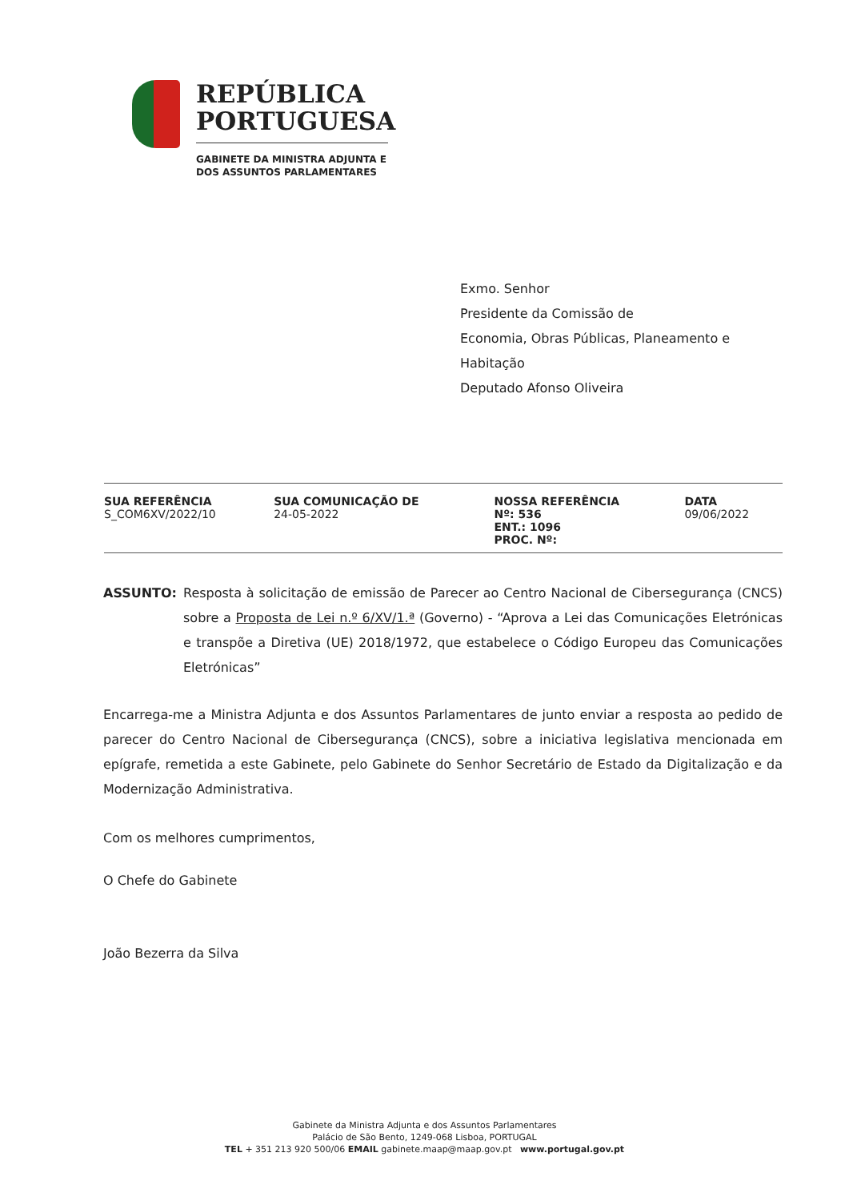REPÚBLICA
PORTUGUESA
GABINETE DA MINISTRA ADJUNTA E
DOS ASSUNTOS PARLAMENTARES
Exmo. Senhor
Presidente da Comissão de
Economia, Obras Públicas, Planeamento e
Habitação
Deputado Afonso Oliveira
| SUA REFERÊNCIA S_COM6XV/2022/10 | SUA COMUNICAÇÃO DE 24-05-2022 | NOSSA REFERÊNCIA Nº: 536 ENT.: 1096 PROC. Nº: | DATA 09/06/2022 |
ASSUNTO: Resposta à solicitação de emissão de Parecer ao Centro Nacional de Cibersegurança (CNCS) sobre a Proposta de Lei n.º 6/XV/1.ª (Governo) - “Aprova a Lei das Comunicações Eletrónicas e transpõe a Diretiva (UE) 2018/1972, que estabelece o Código Europeu das Comunicações Eletrónicas”
Encarrega-me a Ministra Adjunta e dos Assuntos Parlamentares de junto enviar a resposta ao pedido de parecer do Centro Nacional de Cibersegurança (CNCS), sobre a iniciativa legislativa mencionada em epígrafe, remetida a este Gabinete, pelo Gabinete do Senhor Secretário de Estado da Digitalização e da Modernização Administrativa.
Com os melhores cumprimentos,
O Chefe do Gabinete
João Bezerra da Silva
Gabinete da Ministra Adjunta e dos Assuntos Parlamentares
Palácio de São Bento, 1249-068 Lisboa, PORTUGAL
TEL + 351 213 920 500/06 EMAIL gabinete.maap@maap.gov.pt www.portugal.gov.pt